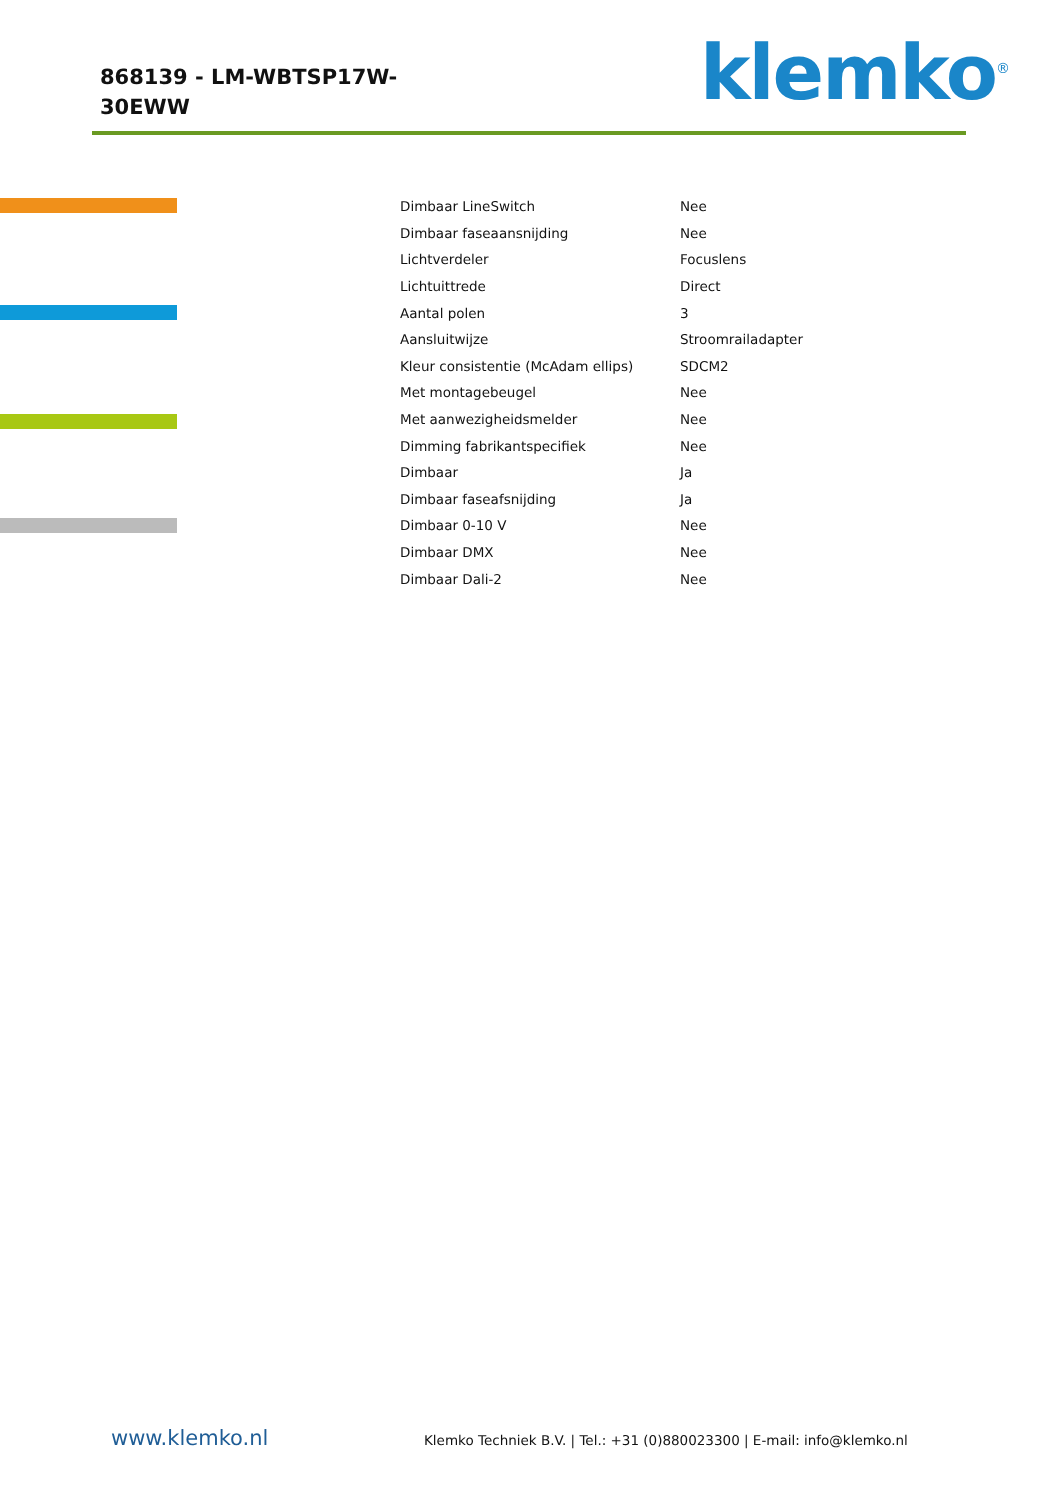868139 - LM-WBTSP17W-30EWW
klemko<sup>®</sup>
| Dimbaar LineSwitch | Nee |
| Dimbaar faseaansnijding | Nee |
| Lichtverdeler | Focuslens |
| Lichtuittrede | Direct |
| Aantal polen | 3 |
| Aansluitwijze | Stroomrailadapter |
| Kleur consistentie (McAdam ellips) | SDCM2 |
| Met montagebeugel | Nee |
| Met aanwezigheidsmelder | Nee |
| Dimming fabrikantspecifiek | Nee |
| Dimbaar | Ja |
| Dimbaar faseafsnijding | Ja |
| Dimbaar 0-10 V | Nee |
| Dimbaar DMX | Nee |
| Dimbaar Dali-2 | Nee |
www.klemko.nl
Klemko Techniek B.V. | Tel.: +31 (0)880023300 | E-mail: info@klemko.nl